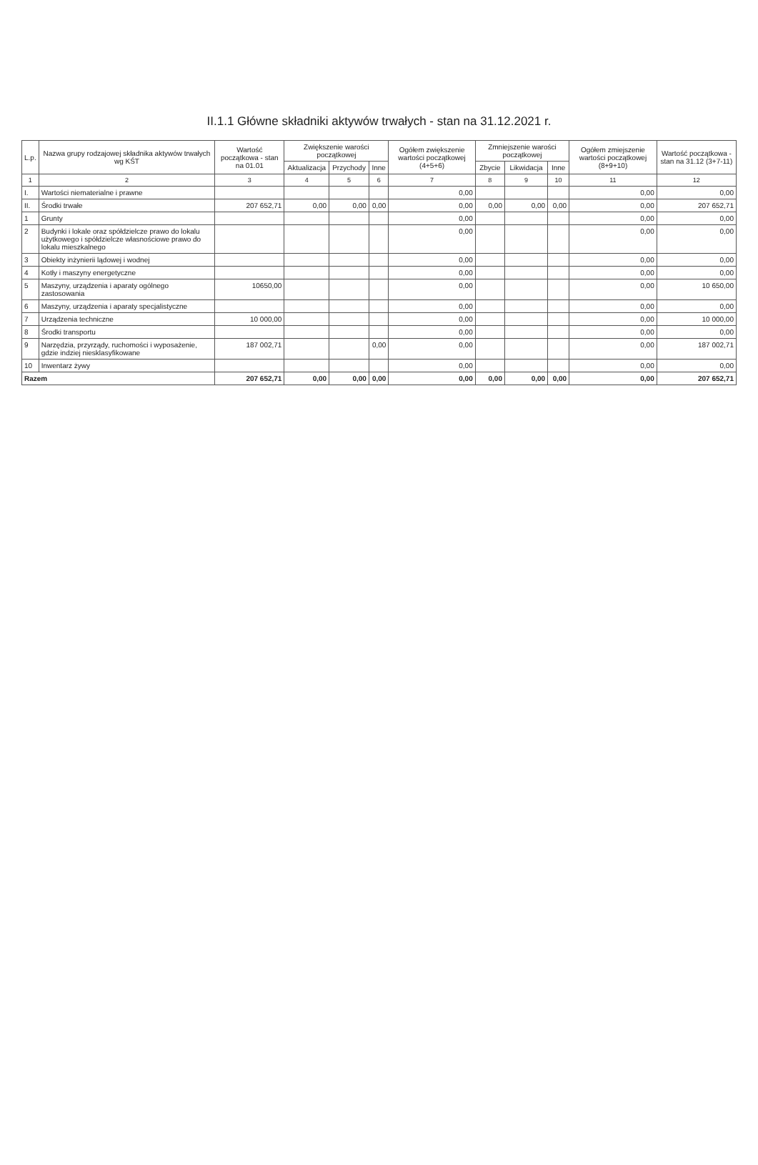II.1.1 Główne składniki aktywów trwałych - stan na 31.12.2021 r.
| L.p. | Nazwa grupy rodzajowej składnika aktywów trwałych wg KŚT | Wartość początkowa - stan na 01.01 | Zwiększenie warości początkowej | | | Ogółem zwiększenie wartości początkowej (4+5+6) | Zmniejszenie warości początkowej | | | Ogółem zmiejszenie wartości początkowej (8+9+10) | Wartość początkowa - stan na 31.12 (3+7-11) |
| --- | --- | --- | --- | --- | --- | --- | --- | --- | --- | --- | --- |
| | | | Aktualizacja | Przychody | Inne | | Zbycie | Likwidacja | Inne | | |
| 1 | 2 | 3 | 4 | 5 | 6 | 7 | 8 | 9 | 10 | 11 | 12 |
| I. | Wartości niematerialne i prawne | | | | | 0,00 | | | | 0,00 | 0,00 |
| II. | Środki trwałe | 207 652,71 | 0,00 | 0,00 | 0,00 | 0,00 | 0,00 | 0,00 | 0,00 | 0,00 | 207 652,71 |
| 1 | Grunty | | | | | 0,00 | | | | 0,00 | 0,00 |
| 2 | Budynki i lokale oraz spółdzielcze prawo do lokalu użytkowego i spółdzielcze własnościowe prawo do lokalu mieszkalnego | | | | | 0,00 | | | | 0,00 | 0,00 |
| 3 | Obiekty inżynierii lądowej i wodnej | | | | | 0,00 | | | | 0,00 | 0,00 |
| 4 | Kotły i maszyny energetyczne | | | | | 0,00 | | | | 0,00 | 0,00 |
| 5 | Maszyny, urządzenia i aparaty ogólnego zastosowania | 10650,00 | | | | 0,00 | | | | 0,00 | 10 650,00 |
| 6 | Maszyny, urządzenia i aparaty specjalistyczne | | | | | 0,00 | | | | 0,00 | 0,00 |
| 7 | Urządzenia techniczne | 10 000,00 | | | | 0,00 | | | | 0,00 | 10 000,00 |
| 8 | Środki transportu | | | | | 0,00 | | | | 0,00 | 0,00 |
| 9 | Narzędzia, przyrządy, ruchomości i wyposażenie, gdzie indziej niesklasyfikowane | 187 002,71 | | | 0,00 | 0,00 | | | | 0,00 | 187 002,71 |
| 10 | Inwentarz żywy | | | | | 0,00 | | | | 0,00 | 0,00 |
| Razem | | 207 652,71 | 0,00 | 0,00 | 0,00 | 0,00 | 0,00 | 0,00 | 0,00 | 0,00 | 207 652,71 |